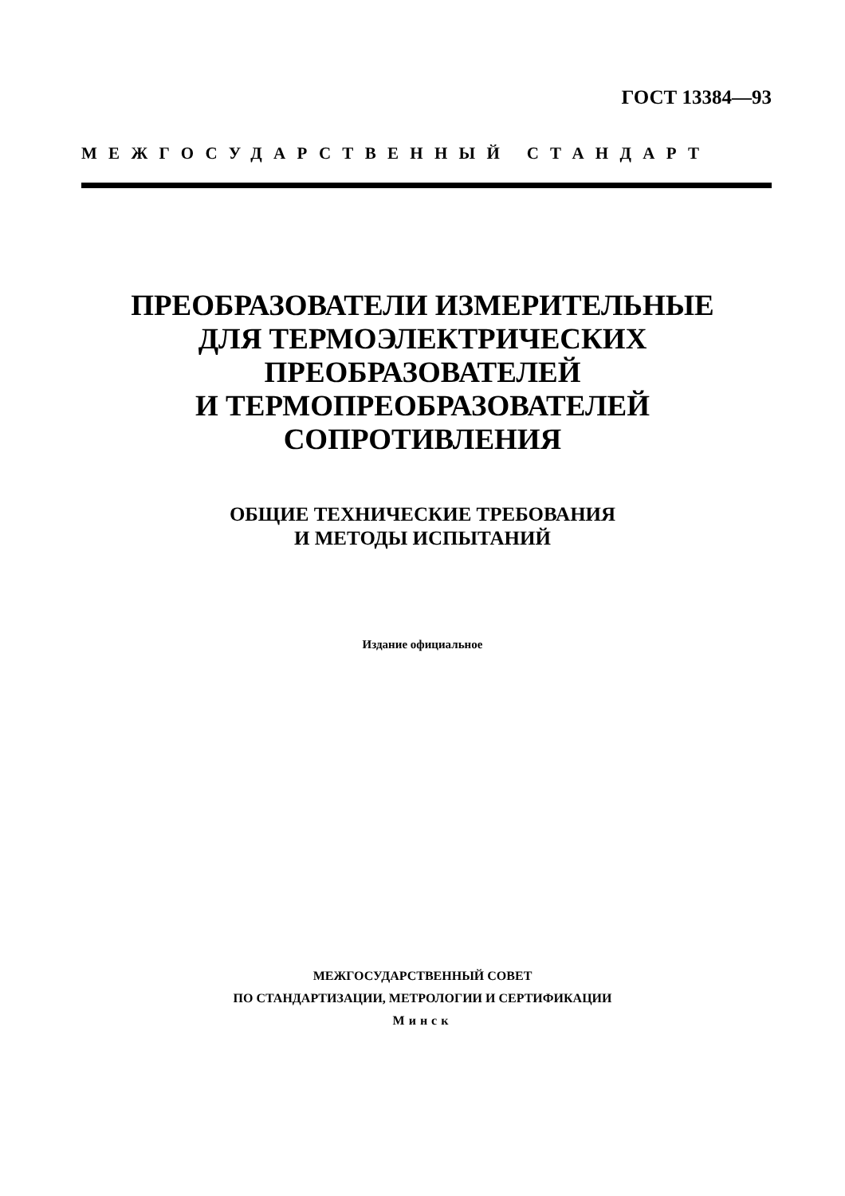ГОСТ 13384—93
МЕЖГОСУДАРСТВЕННЫЙ СТАНДАРТ
ПРЕОБРАЗОВАТЕЛИ ИЗМЕРИТЕЛЬНЫЕ
ДЛЯ ТЕРМОЭЛЕКТРИЧЕСКИХ
ПРЕОБРАЗОВАТЕЛЕЙ
И ТЕРМОПРЕОБРАЗОВАТЕЛЕЙ
СОПРОТИВЛЕНИЯ
ОБЩИЕ ТЕХНИЧЕСКИЕ ТРЕБОВАНИЯ
И МЕТОДЫ ИСПЫТАНИЙ
Издание официальное
МЕЖГОСУДАРСТВЕННЫЙ СОВЕТ
ПО СТАНДАРТИЗАЦИИ, МЕТРОЛОГИИ И СЕРТИФИКАЦИИ
Минск